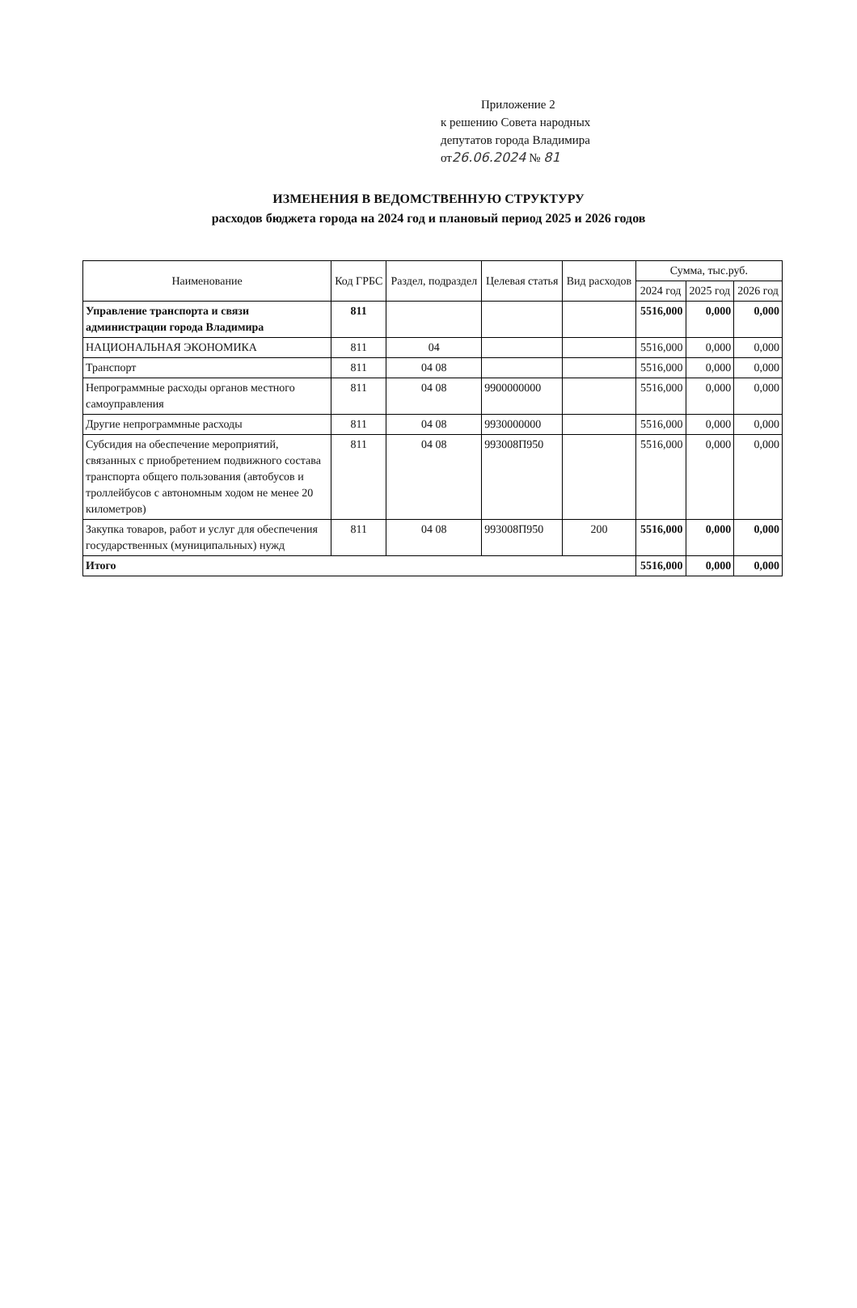Приложение 2
к решению Совета народных
депутатов города Владимира
от26.06.2024 № 81
ИЗМЕНЕНИЯ В ВЕДОМСТВЕННУЮ СТРУКТУРУ
расходов бюджета города на 2024 год и плановый период 2025 и 2026 годов
| Наименование | Код ГРБС | Раздел, подраздел | Целевая статья | Вид расходов | Сумма, тыс.руб. | | |
| --- | --- | --- | --- | --- | --- | --- | --- |
| | | | | | 2024 год | 2025 год | 2026 год |
| Управление транспорта и связи администрации города Владимира | 811 | | | | 5516,000 | 0,000 | 0,000 |
| НАЦИОНАЛЬНАЯ ЭКОНОМИКА | 811 | 04 | | | 5516,000 | 0,000 | 0,000 |
| Транспорт | 811 | 04 08 | | | 5516,000 | 0,000 | 0,000 |
| Непрограммные расходы органов местного самоуправления | 811 | 04 08 | 9900000000 | | 5516,000 | 0,000 | 0,000 |
| Другие непрограммные расходы | 811 | 04 08 | 9930000000 | | 5516,000 | 0,000 | 0,000 |
| Субсидия на обеспечение мероприятий, связанных с приобретением подвижного состава транспорта общего пользования (автобусов и троллейбусов с автономным ходом не менее 20 километров) | 811 | 04 08 | 993008П950 | | 5516,000 | 0,000 | 0,000 |
| Закупка товаров, работ и услуг для обеспечения государственных (муниципальных) нужд | 811 | 04 08 | 993008П950 | 200 | 5516,000 | 0,000 | 0,000 |
| Итого | | | | | 5516,000 | 0,000 | 0,000 |